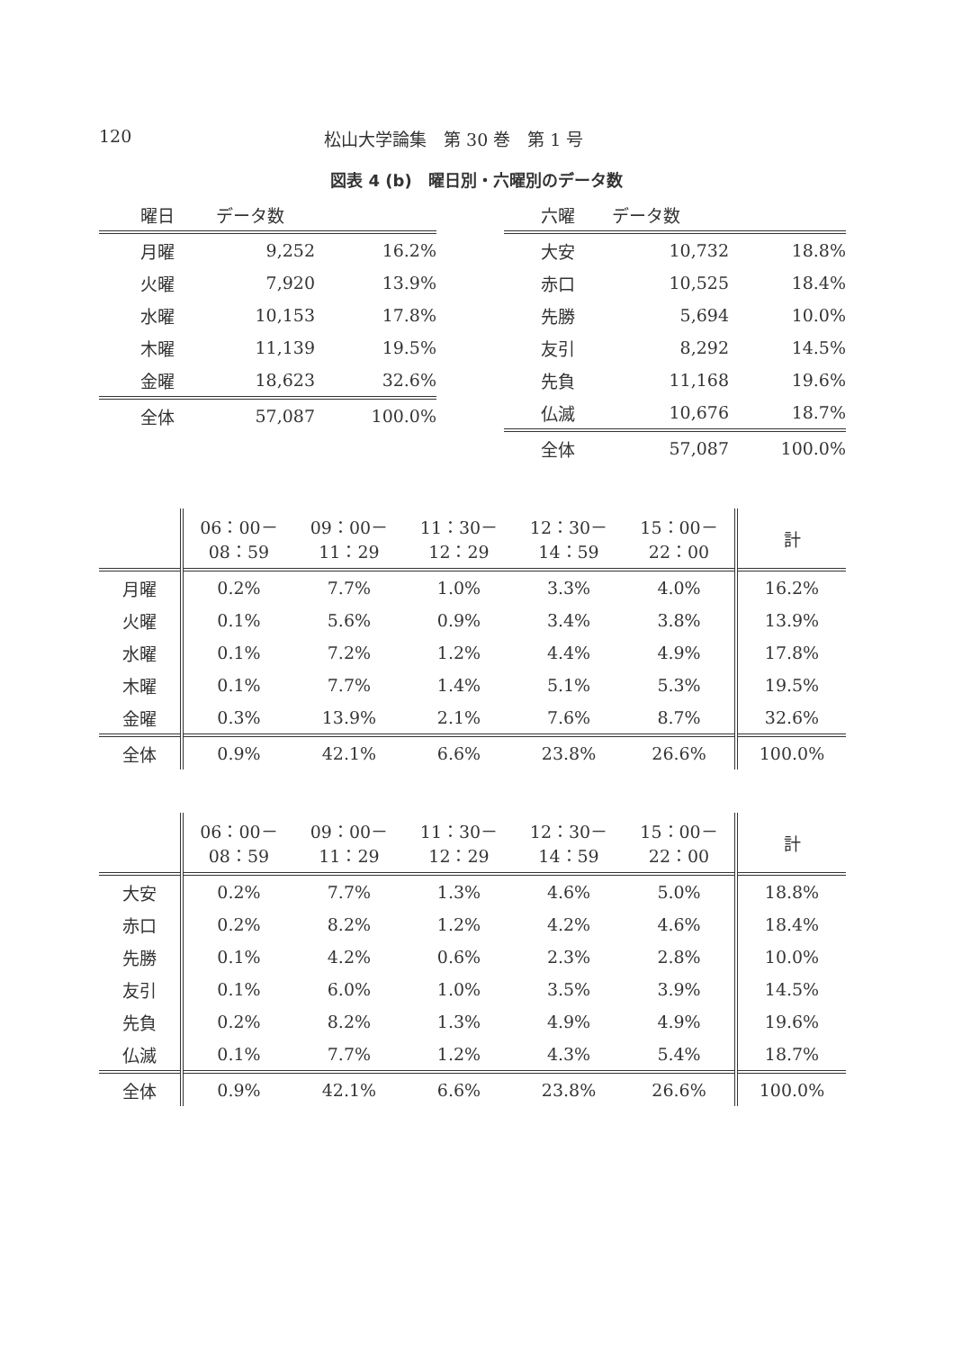120 松山大学論集　第 30 巻　第 1 号
図表 4 (b)　曜日別・六曜別のデータ数
| 曜日 | データ数 | |
| --- | --- | --- |
| 月曜 | 9,252 | 16.2% |
| 火曜 | 7,920 | 13.9% |
| 水曜 | 10,153 | 17.8% |
| 木曜 | 11,139 | 19.5% |
| 金曜 | 18,623 | 32.6% |
| 全体 | 57,087 | 100.0% |
| 六曜 | データ数 | |
| --- | --- | --- |
| 大安 | 10,732 | 18.8% |
| 赤口 | 10,525 | 18.4% |
| 先勝 | 5,694 | 10.0% |
| 友引 | 8,292 | 14.5% |
| 先負 | 11,168 | 19.6% |
| 仏滅 | 10,676 | 18.7% |
| 全体 | 57,087 | 100.0% |
| | 06：00－ 08：59 | 09：00－ 11：29 | 11：30－ 12：29 | 12：30－ 14：59 | 15：00－ 22：00 | 計 |
| --- | --- | --- | --- | --- | --- | --- |
| 月曜 | 0.2% | 7.7% | 1.0% | 3.3% | 4.0% | 16.2% |
| 火曜 | 0.1% | 5.6% | 0.9% | 3.4% | 3.8% | 13.9% |
| 水曜 | 0.1% | 7.2% | 1.2% | 4.4% | 4.9% | 17.8% |
| 木曜 | 0.1% | 7.7% | 1.4% | 5.1% | 5.3% | 19.5% |
| 金曜 | 0.3% | 13.9% | 2.1% | 7.6% | 8.7% | 32.6% |
| 全体 | 0.9% | 42.1% | 6.6% | 23.8% | 26.6% | 100.0% |
| | 06：00－ 08：59 | 09：00－ 11：29 | 11：30－ 12：29 | 12：30－ 14：59 | 15：00－ 22：00 | 計 |
| --- | --- | --- | --- | --- | --- | --- |
| 大安 | 0.2% | 7.7% | 1.3% | 4.6% | 5.0% | 18.8% |
| 赤口 | 0.2% | 8.2% | 1.2% | 4.2% | 4.6% | 18.4% |
| 先勝 | 0.1% | 4.2% | 0.6% | 2.3% | 2.8% | 10.0% |
| 友引 | 0.1% | 6.0% | 1.0% | 3.5% | 3.9% | 14.5% |
| 先負 | 0.2% | 8.2% | 1.3% | 4.9% | 4.9% | 19.6% |
| 仏滅 | 0.1% | 7.7% | 1.2% | 4.3% | 5.4% | 18.7% |
| 全体 | 0.9% | 42.1% | 6.6% | 23.8% | 26.6% | 100.0% |